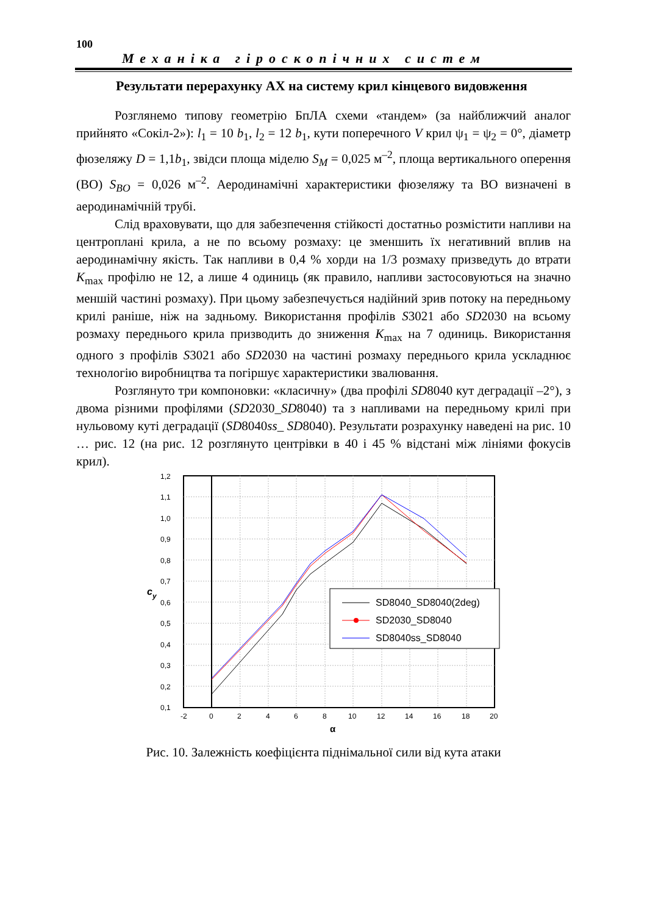100
Механіка гіроскопічних систем
Результати перерахунку АХ на систему крил кінцевого видовження
Розглянемо типову геометрію БпЛА схеми «тандем» (за найближчий аналог прийнято «Сокіл-2»): l<sub>1</sub> = 10 b<sub>1</sub>, l<sub>2</sub> = 12 b<sub>1</sub>, кути поперечного V крил ψ<sub>1</sub> = ψ<sub>2</sub> = 0°, діаметр фюзеляжу D = 1,1b<sub>1</sub>, звідси площа міделю S<sub>M</sub> = 0,025 м<sup>–2</sup>, площа вертикального оперення (ВО) S<sub>BO</sub> = 0,026 м<sup>–2</sup>. Аеродинамічні характеристики фюзеляжу та ВО визначені в аеродинамічній трубі.
Слід враховувати, що для забезпечення стійкості достатньо розмістити напливи на центроплані крила, а не по всьому розмаху: це зменшить їх негативний вплив на аеродинамічну якість. Так напливи в 0,4 % хорди на 1/3 розмаху призведуть до втрати K<sub>max</sub> профілю не 12, а лише 4 одиниць (як правило, напливи застосовуються на значно меншій частині розмаху). При цьому забезпечується надійний зрив потоку на передньому крилі раніше, ніж на задньому. Використання профілів S3021 або SD2030 на всьому розмаху переднього крила призводить до зниження K<sub>max</sub> на 7 одиниць. Використання одного з профілів S3021 або SD2030 на частині розмаху переднього крила ускладнює технологію виробництва та погіршує характеристики звалювання.
Розглянуто три компоновки: «класичну» (два профілі SD8040 кут деградації –2°), з двома різними профілями (SD2030_SD8040) та з напливами на передньому крилі при нульовому куті деградації (SD8040ss_ SD8040). Результати розрахунку наведені на рис. 10 … рис. 12 (на рис. 12 розглянуто центрівки в 40 і 45 % відстані між лініями фокусів крил).
1,2
1,1
1,0
0,9
0,8
0,7
0,6
0,5
0,4
0,3
0,2
0,1
-2
0
2
4
6
8
10
12
14
16
18
20
α
cy
SD8040_SD8040(2deg)
SD2030_SD8040
SD8040ss_SD8040
Рис. 10. Залежність коефіцієнта піднімальної сили від кута атаки